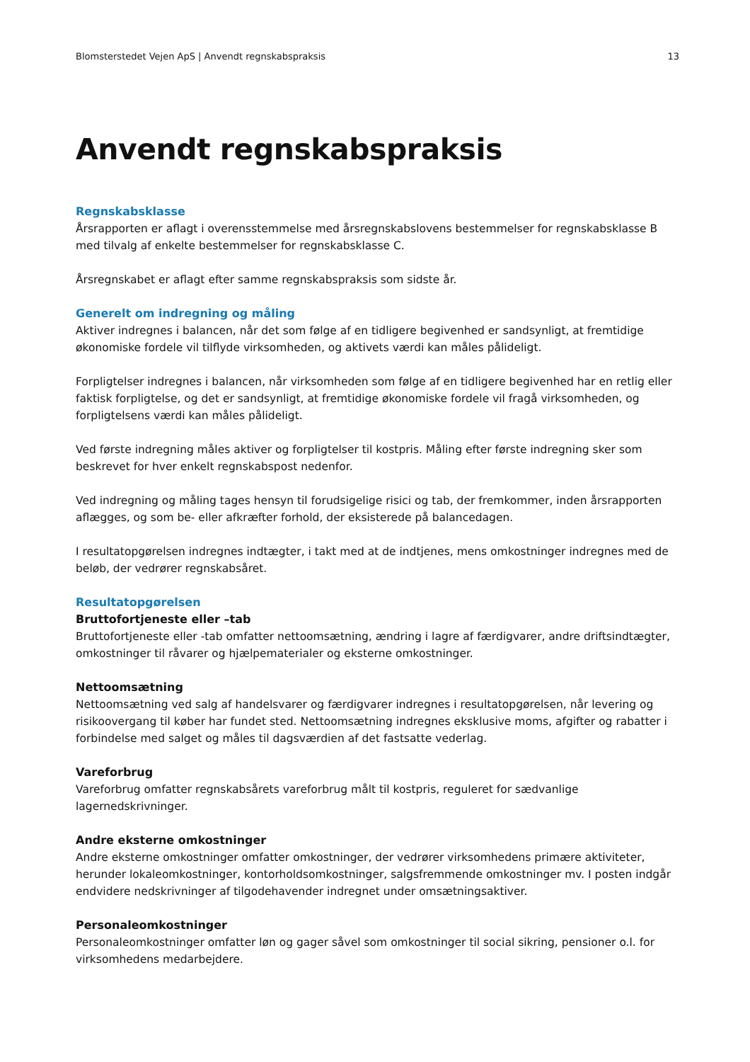Blomsterstedet Vejen ApS | Anvendt regnskabspraksis 13
Anvendt regnskabspraksis
Regnskabsklasse
Årsrapporten er aflagt i overensstemmelse med årsregnskabslovens bestemmelser for regnskabsklasse B med tilvalg af enkelte bestemmelser for regnskabsklasse C.
Årsregnskabet er aflagt efter samme regnskabspraksis som sidste år.
Generelt om indregning og måling
Aktiver indregnes i balancen, når det som følge af en tidligere begivenhed er sandsynligt, at fremtidige økonomiske fordele vil tilflyde virksomheden, og aktivets værdi kan måles pålideligt.
Forpligtelser indregnes i balancen, når virksomheden som følge af en tidligere begivenhed har en retlig eller faktisk forpligtelse, og det er sandsynligt, at fremtidige økonomiske fordele vil fragå virksomheden, og forpligtelsens værdi kan måles pålideligt.
Ved første indregning måles aktiver og forpligtelser til kostpris. Måling efter første indregning sker som beskrevet for hver enkelt regnskabspost nedenfor.
Ved indregning og måling tages hensyn til forudsigelige risici og tab, der fremkommer, inden årsrapporten aflægges, og som be- eller afkræfter forhold, der eksisterede på balancedagen.
I resultatopgørelsen indregnes indtægter, i takt med at de indtjenes, mens omkostninger indregnes med de beløb, der vedrører regnskabsåret.
Resultatopgørelsen
Bruttofortjeneste eller –tab
Bruttofortjeneste eller -tab omfatter nettoomsætning, ændring i lagre af færdigvarer, andre driftsindtægter, omkostninger til råvarer og hjælpematerialer og eksterne omkostninger.
Nettoomsætning
Nettoomsætning ved salg af handelsvarer og færdigvarer indregnes i resultatopgørelsen, når levering og risikoovergang til køber har fundet sted. Nettoomsætning indregnes eksklusive moms, afgifter og rabatter i forbindelse med salget og måles til dagsværdien af det fastsatte vederlag.
Vareforbrug
Vareforbrug omfatter regnskabsårets vareforbrug målt til kostpris, reguleret for sædvanlige lagernedskrivninger.
Andre eksterne omkostninger
Andre eksterne omkostninger omfatter omkostninger, der vedrører virksomhedens primære aktiviteter, herunder lokaleomkostninger, kontorholdsomkostninger, salgsfremmende omkostninger mv. I posten indgår endvidere nedskrivninger af tilgodehavender indregnet under omsætningsaktiver.
Personaleomkostninger
Personaleomkostninger omfatter løn og gager såvel som omkostninger til social sikring, pensioner o.l. for virksomhedens medarbejdere.